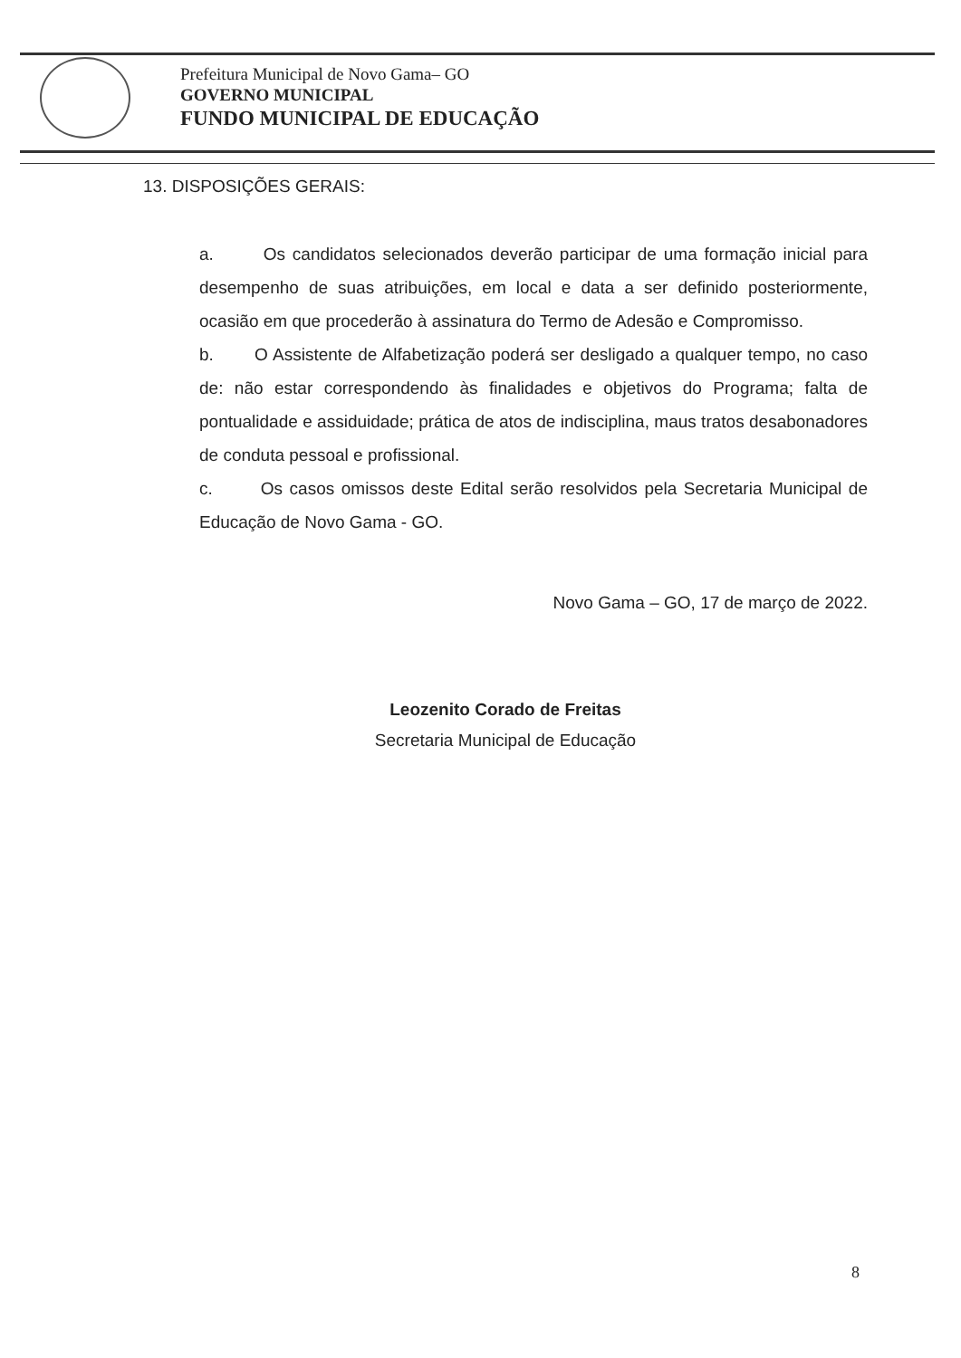Prefeitura Municipal de Novo Gama– GO
GOVERNO MUNICIPAL
FUNDO MUNICIPAL DE EDUCAÇÃO
13. DISPOSIÇÕES GERAIS:
a. Os candidatos selecionados deverão participar de uma formação inicial para desempenho de suas atribuições, em local e data a ser definido posteriormente, ocasião em que procederão à assinatura do Termo de Adesão e Compromisso.
b. O Assistente de Alfabetização poderá ser desligado a qualquer tempo, no caso de: não estar correspondendo às finalidades e objetivos do Programa; falta de pontualidade e assiduidade; prática de atos de indisciplina, maus tratos desabonadores de conduta pessoal e profissional.
c. Os casos omissos deste Edital serão resolvidos pela Secretaria Municipal de Educação de Novo Gama - GO.
Novo Gama – GO, 17 de março de 2022.
Leozenito Corado de Freitas
Secretaria Municipal de Educação
8